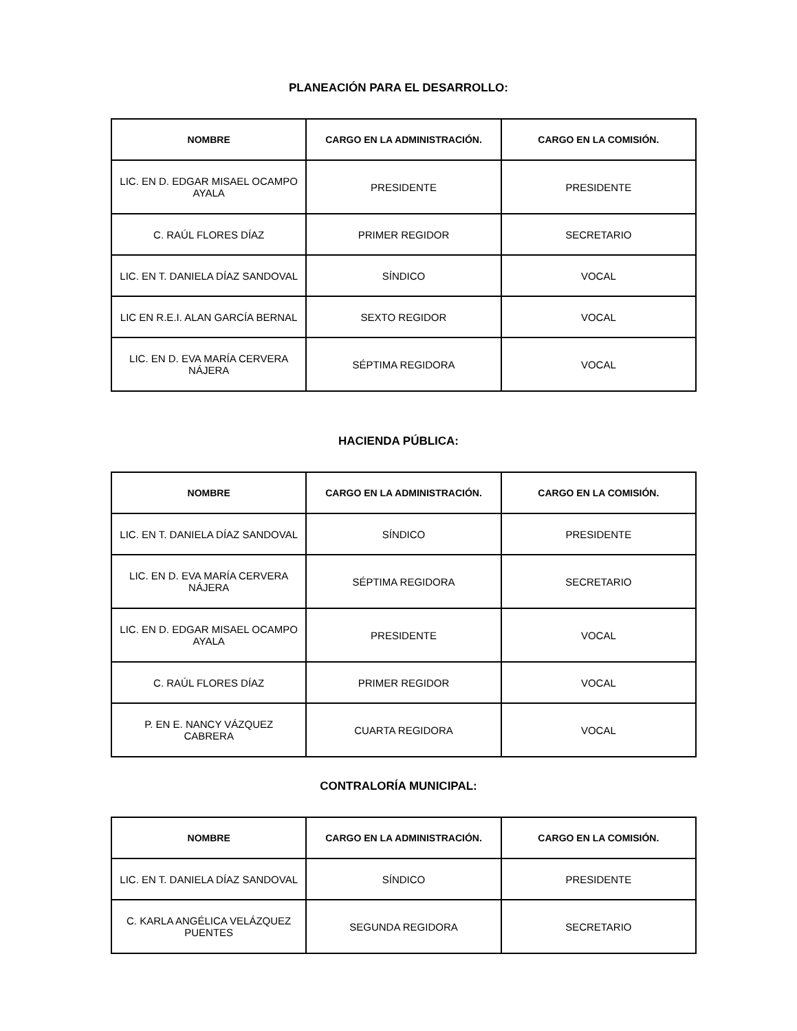PLANEACIÓN PARA EL DESARROLLO:
| NOMBRE | CARGO EN LA ADMINISTRACIÓN. | CARGO EN LA COMISIÓN. |
| --- | --- | --- |
| LIC. EN D. EDGAR MISAEL OCAMPO AYALA | PRESIDENTE | PRESIDENTE |
| C. RAÚL FLORES DÍAZ | PRIMER REGIDOR | SECRETARIO |
| LIC. EN T. DANIELA DÍAZ SANDOVAL | SÍNDICO | VOCAL |
| LIC EN R.E.I. ALAN GARCÍA BERNAL | SEXTO REGIDOR | VOCAL |
| LIC. EN D. EVA MARÍA CERVERA NÁJERA | SÉPTIMA REGIDORA | VOCAL |
HACIENDA PÚBLICA:
| NOMBRE | CARGO EN LA ADMINISTRACIÓN. | CARGO EN LA COMISIÓN. |
| --- | --- | --- |
| LIC. EN T. DANIELA DÍAZ SANDOVAL | SÍNDICO | PRESIDENTE |
| LIC. EN D. EVA MARÍA CERVERA NÁJERA | SÉPTIMA REGIDORA | SECRETARIO |
| LIC. EN D. EDGAR MISAEL OCAMPO AYALA | PRESIDENTE | VOCAL |
| C. RAÚL FLORES DÍAZ | PRIMER REGIDOR | VOCAL |
| P. EN E. NANCY VÁZQUEZ CABRERA | CUARTA REGIDORA | VOCAL |
CONTRALORÍA MUNICIPAL:
| NOMBRE | CARGO EN LA ADMINISTRACIÓN. | CARGO EN LA COMISIÓN. |
| --- | --- | --- |
| LIC. EN T. DANIELA DÍAZ SANDOVAL | SÍNDICO | PRESIDENTE |
| C. KARLA ANGÉLICA VELÁZQUEZ PUENTES | SEGUNDA REGIDORA | SECRETARIO |